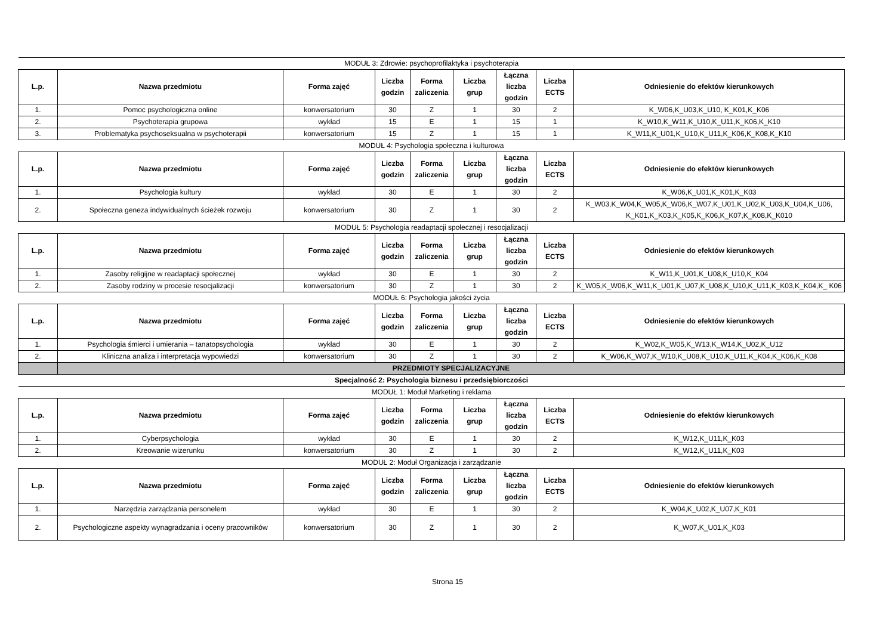| MODUŁ 3: Zdrowie: psychoprofilaktyka i psychoterapia | | | | | | | | |
| L.p. | Nazwa przedmiotu | Forma zajęć | Liczba godzin | Forma zaliczenia | Liczba grup | Łączna liczba godzin | Liczba ECTS | Odniesienie do efektów kierunkowych |
| 1. | Pomoc psychologiczna online | konwersatorium | 30 | Z | 1 | 30 | 2 | K_W06,K_U03,K_U10, K_K01,K_K06 |
| 2. | Psychoterapia grupowa | wykład | 15 | E | 1 | 15 | 1 | K_W10,K_W11,K_U10,K_U11,K_K06,K_K10 |
| 3. | Problematyka psychoseksualna w psychoterapii | konwersatorium | 15 | Z | 1 | 15 | 1 | K_W11,K_U01,K_U10,K_U11,K_K06,K_K08,K_K10 |
| MODUŁ 4: Psychologia społeczna i kulturowa | | | | | | | | |
| L.p. | Nazwa przedmiotu | Forma zajęć | Liczba godzin | Forma zaliczenia | Liczba grup | Łączna liczba godzin | Liczba ECTS | Odniesienie do efektów kierunkowych |
| 1. | Psychologia kultury | wykład | 30 | E | 1 | 30 | 2 | K_W06,K_U01,K_K01,K_K03 |
| 2. | Społeczna geneza indywidualnych ścieżek rozwoju | konwersatorium | 30 | Z | 1 | 30 | 2 | K_W03,K_W04,K_W05,K_W06,K_W07,K_U01,K_U02,K_U03,K_U04,K_U06, K_K01,K_K03,K_K05,K_K06,K_K07,K_K08,K_K010 |
| MODUŁ 5: Psychologia readaptacji społecznej i resocjalizacji | | | | | | | | |
| L.p. | Nazwa przedmiotu | Forma zajęć | Liczba godzin | Forma zaliczenia | Liczba grup | Łączna liczba godzin | Liczba ECTS | Odniesienie do efektów kierunkowych |
| 1. | Zasoby religijne w readaptacji społecznej | wykład | 30 | E | 1 | 30 | 2 | K_W11,K_U01,K_U08,K_U10,K_K04 |
| 2. | Zasoby rodziny w procesie resocjalizacji | konwersatorium | 30 | Z | 1 | 30 | 2 | K_W05,K_W06,K_W11,K_U01,K_U07,K_U08,K_U10,K_U11,K_K03,K_K04,K_ K06 |
| MODUŁ 6: Psychologia jakości życia | | | | | | | | |
| L.p. | Nazwa przedmiotu | Forma zajęć | Liczba godzin | Forma zaliczenia | Liczba grup | Łączna liczba godzin | Liczba ECTS | Odniesienie do efektów kierunkowych |
| 1. | Psychologia śmierci i umierania – tanatopsychologia | wykład | 30 | E | 1 | 30 | 2 | K_W02,K_W05,K_W13,K_W14,K_U02,K_U12 |
| 2. | Kliniczna analiza i interpretacja wypowiedzi | konwersatorium | 30 | Z | 1 | 30 | 2 | K_W06,K_W07,K_W10,K_U08,K_U10,K_U11,K_K04,K_K06,K_K08 |
| | PRZEDMIOTY SPECJALIZACYJNE | | | | | | | |
| Specjalność 2: Psychologia biznesu i przedsiębiorczości | | | | | | | | |
| MODUŁ 1: Moduł Marketing i reklama | | | | | | | | |
| L.p. | Nazwa przedmiotu | Forma zajęć | Liczba godzin | Forma zaliczenia | Liczba grup | Łączna liczba godzin | Liczba ECTS | Odniesienie do efektów kierunkowych |
| 1. | Cyberpsychologia | wykład | 30 | E | 1 | 30 | 2 | K_W12,K_U11,K_K03 |
| 2. | Kreowanie wizerunku | konwersatorium | 30 | Z | 1 | 30 | 2 | K_W12,K_U11,K_K03 |
| MODUŁ 2: Moduł Organizacja i zarządzanie | | | | | | | | |
| L.p. | Nazwa przedmiotu | Forma zajęć | Liczba godzin | Forma zaliczenia | Liczba grup | Łączna liczba godzin | Liczba ECTS | Odniesienie do efektów kierunkowych |
| 1. | Narzędzia zarządzania personelem | wykład | 30 | E | 1 | 30 | 2 | K_W04,K_U02,K_U07,K_K01 |
| 2. | Psychologiczne aspekty wynagradzania i oceny pracowników | konwersatorium | 30 | Z | 1 | 30 | 2 | K_W07,K_U01,K_K03 |
Strona 15